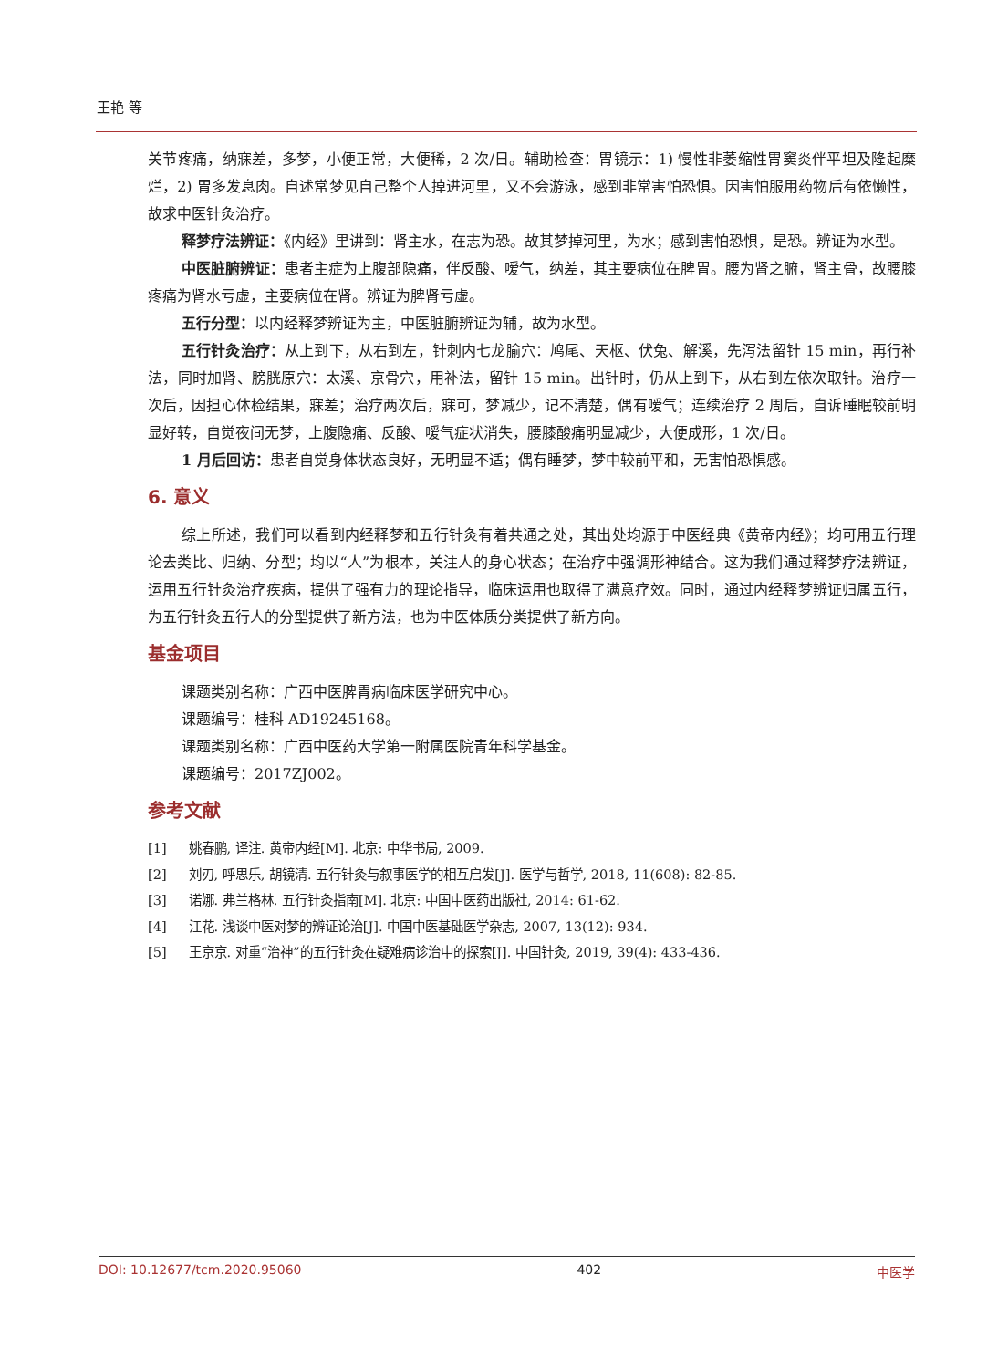王艳 等
关节疼痛，纳寐差，多梦，小便正常，大便稀，2 次/日。辅助检查：胃镜示：1) 慢性非萎缩性胃窦炎伴平坦及隆起糜烂，2) 胃多发息肉。自述常梦见自己整个人掉进河里，又不会游泳，感到非常害怕恐惧。因害怕服用药物后有依懒性，故求中医针灸治疗。
释梦疗法辨证：《内经》里讲到：肾主水，在志为恐。故其梦掉河里，为水；感到害怕恐惧，是恐。辨证为水型。
中医脏腑辨证：患者主症为上腹部隐痛，伴反酸、嗳气，纳差，其主要病位在脾胃。腰为肾之腑，肾主骨，故腰膝疼痛为肾水亏虚，主要病位在肾。辨证为脾肾亏虚。
五行分型：以内经释梦辨证为主，中医脏腑辨证为辅，故为水型。
五行针灸治疗：从上到下，从右到左，针刺内七龙腧穴：鸠尾、天枢、伏兔、解溪，先泻法留针 15 min，再行补法，同时加肾、膀胱原穴：太溪、京骨穴，用补法，留针 15 min。出针时，仍从上到下，从右到左依次取针。治疗一次后，因担心体检结果，寐差；治疗两次后，寐可，梦减少，记不清楚，偶有嗳气；连续治疗 2 周后，自诉睡眠较前明显好转，自觉夜间无梦，上腹隐痛、反酸、嗳气症状消失，腰膝酸痛明显减少，大便成形，1 次/日。
1 月后回访：患者自觉身体状态良好，无明显不适；偶有睡梦，梦中较前平和，无害怕恐惧感。
6. 意义
综上所述，我们可以看到内经释梦和五行针灸有着共通之处，其出处均源于中医经典《黄帝内经》；均可用五行理论去类比、归纳、分型；均以“人”为根本，关注人的身心状态；在治疗中强调形神结合。这为我们通过释梦疗法辨证，运用五行针灸治疗疾病，提供了强有力的理论指导，临床运用也取得了满意疗效。同时，通过内经释梦辨证归属五行，为五行针灸五行人的分型提供了新方法，也为中医体质分类提供了新方向。
基金项目
课题类别名称：广西中医脾胃病临床医学研究中心。
课题编号：桂科 AD19245168。
课题类别名称：广西中医药大学第一附属医院青年科学基金。
课题编号：2017ZJ002。
参考文献
[1] 姚春鹏, 译注. 黄帝内经[M]. 北京: 中华书局, 2009.
[2] 刘刃, 呼思乐, 胡镜清. 五行针灸与叙事医学的相互启发[J]. 医学与哲学, 2018, 11(608): 82-85.
[3] 诺娜. 弗兰格林. 五行针灸指南[M]. 北京: 中国中医药出版社, 2014: 61-62.
[4] 江花. 浅谈中医对梦的辨证论治[J]. 中国中医基础医学杂志, 2007, 13(12): 934.
[5] 王京京. 对重“治神”的五行针灸在疑难病诊治中的探索[J]. 中国针灸, 2019, 39(4): 433-436.
DOI: 10.12677/tcm.2020.95060 402 中医学